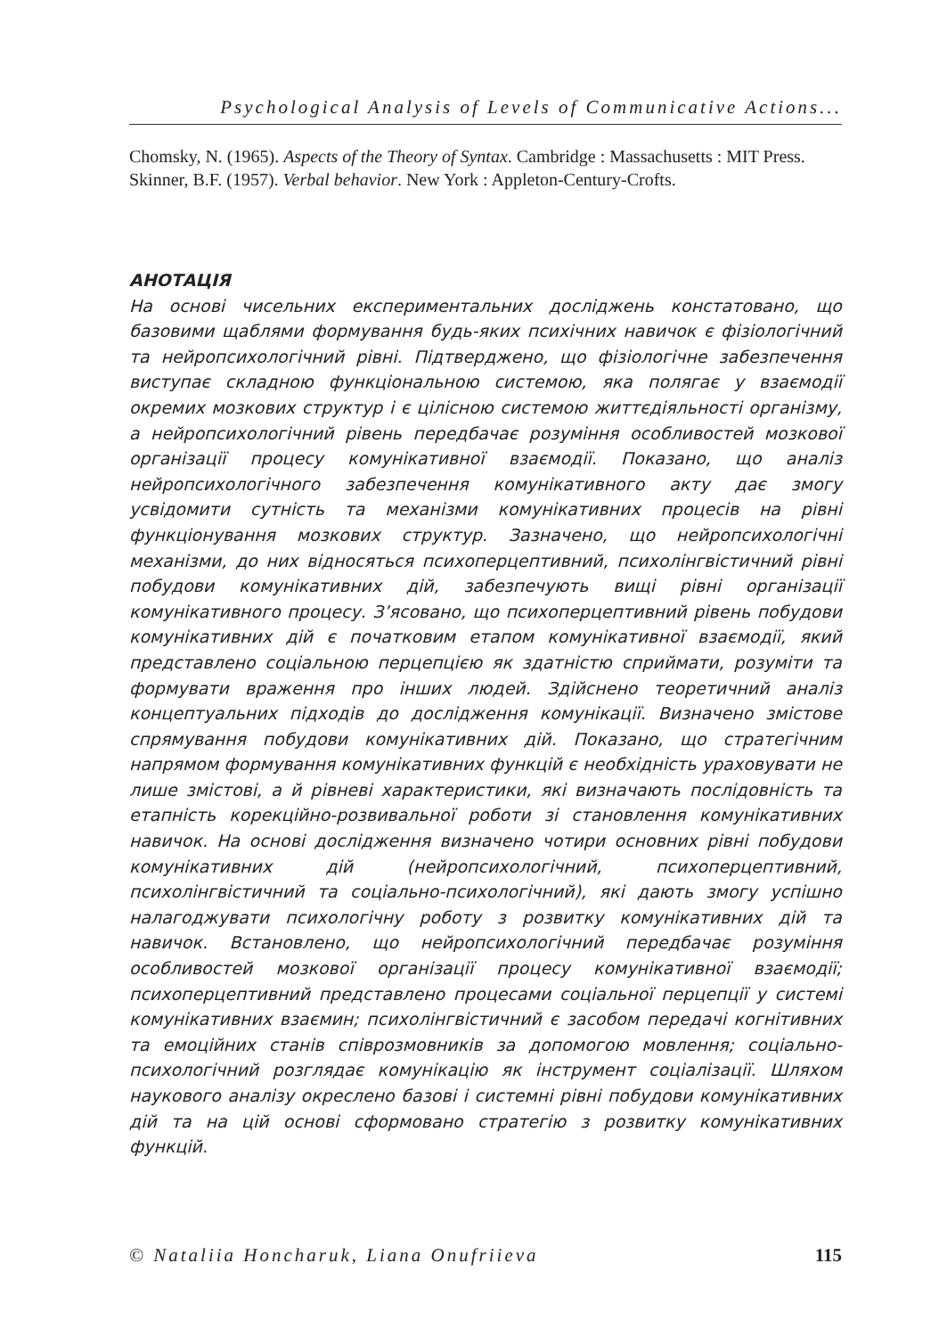Psychological Analysis of Levels of Communicative Actions...
Chomsky, N. (1965). Aspects of the Theory of Syntax. Cambridge : Massachusetts : MIT Press.
Skinner, B.F. (1957). Verbal behavior. New York : Appleton-Century-Crofts.
АНОТАЦІЯ
На основі чисельних експериментальних досліджень констатовано, що базовими щаблями формування будь-яких психічних навичок є фізіологічний та нейропсихологічний рівні. Підтверджено, що фізіологічне забезпечення виступає складною функціональною системою, яка полягає у взаємодії окремих мозкових структур і є цілісною системою життєдіяльності організму, а нейропсихологічний рівень передбачає розуміння особливостей мозкової організації процесу комунікативної взаємодії. Показано, що аналіз нейропсихологічного забезпечення комунікативного акту дає змогу усвідомити сутність та механізми комунікативних процесів на рівні функціонування мозкових структур. Зазначено, що нейропсихологічні механізми, до них відносяться психоперцептивний, психолінгвістичний рівні побудови комунікативних дій, забезпечують вищі рівні організації комунікативного процесу. З’ясовано, що психоперцептивний рівень побудови комунікативних дій є початковим етапом комунікативної взаємодії, який представлено соціальною перцепцією як здатністю сприймати, розуміти та формувати враження про інших людей. Здійснено теоретичний аналіз концептуальних підходів до дослідження комунікації. Визначено змістове спрямування побудови комунікативних дій. Показано, що стратегічним напрямом формування комунікативних функцій є необхідність ураховувати не лише змістові, а й рівневі характеристики, які визначають послідовність та етапність корекційно-розвивальної роботи зі становлення комунікативних навичок. На основі дослідження визначено чотири основних рівні побудови комунікативних дій (нейропсихологічний, психоперцептивний, психолінгвістичний та соціально-психологічний), які дають змогу успішно налагоджувати психологічну роботу з розвитку комунікативних дій та навичок. Встановлено, що нейропсихологічний передбачає розуміння особливостей мозкової організації процесу комунікативної взаємодії; психоперцептивний представлено процесами соціальної перцепції у системі комунікативних взаємин; психолінгвістичний є засобом передачі когнітивних та емоційних станів співрозмовників за допомогою мовлення; соціально-психологічний розглядає комунікацію як інструмент соціалізації. Шляхом наукового аналізу окреслено базові і системні рівні побудови комунікативних дій та на цій основі сформовано стратегію з розвитку комунікативних функцій.
© Nataliia Honcharuk, Liana Onufriieva 115